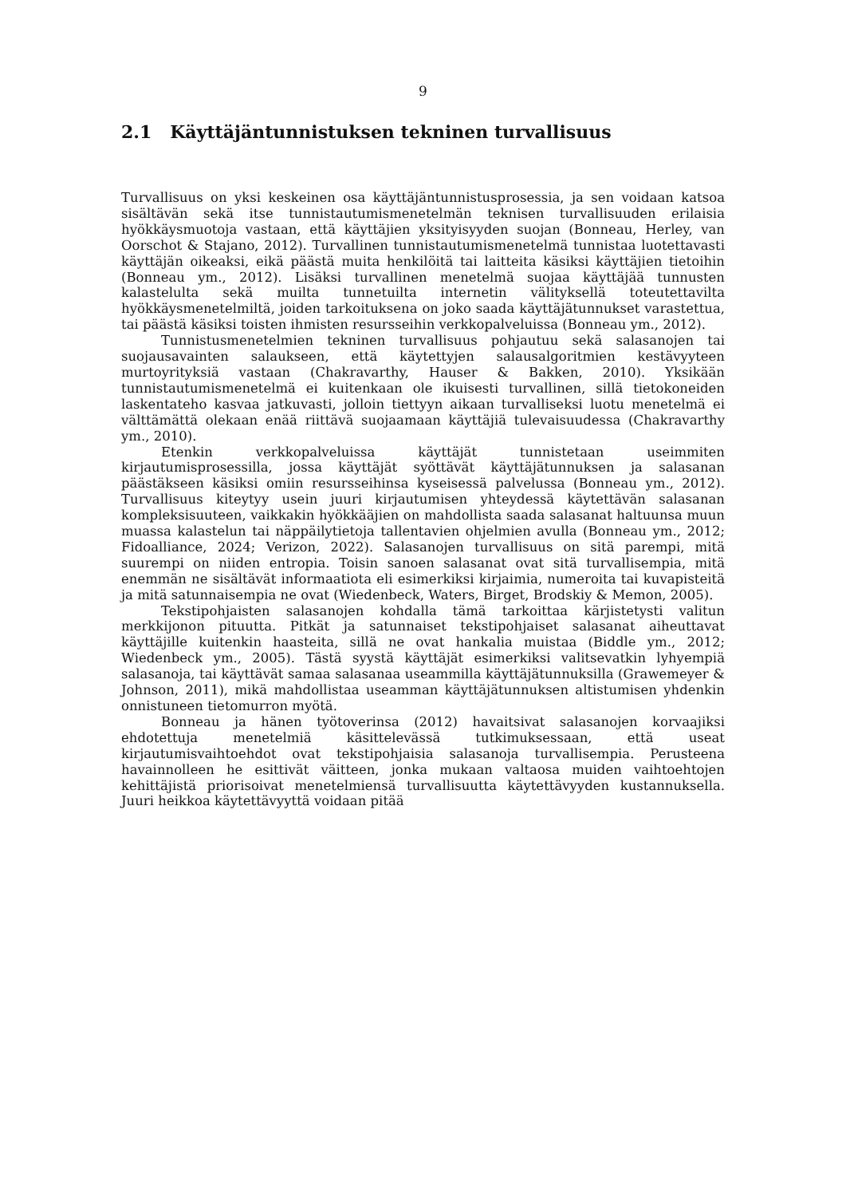9
2.1 Käyttäjäntunnistuksen tekninen turvallisuus
Turvallisuus on yksi keskeinen osa käyttäjäntunnistusprosessia, ja sen voidaan katsoa sisältävän sekä itse tunnistautumismenetelmän teknisen turvallisuuden erilaisia hyökkäysmuotoja vastaan, että käyttäjien yksityisyyden suojan (Bonneau, Herley, van Oorschot & Stajano, 2012). Turvallinen tunnistautumismenetelmä tunnistaa luotettavasti käyttäjän oikeaksi, eikä päästä muita henkilöitä tai laitteita käsiksi käyttäjien tietoihin (Bonneau ym., 2012). Lisäksi turvallinen menetelmä suojaa käyttäjää tunnusten kalastelulta sekä muilta tunnetuilta internetin välityksellä toteutettavilta hyökkäysmenetelmiltä, joiden tarkoituksena on joko saada käyttäjätunnukset varastettua, tai päästä käsiksi toisten ihmisten resursseihin verkkopalveluissa (Bonneau ym., 2012).
Tunnistusmenetelmien tekninen turvallisuus pohjautuu sekä salasanojen tai suojausavainten salaukseen, että käytettyjen salausalgoritmien kestävyyteen murtoyrityksiä vastaan (Chakravarthy, Hauser & Bakken, 2010). Yksikään tunnistautumismenetelmä ei kuitenkaan ole ikuisesti turvallinen, sillä tietokoneiden laskentateho kasvaa jatkuvasti, jolloin tiettyyn aikaan turvalliseksi luotu menetelmä ei välttämättä olekaan enää riittävä suojaamaan käyttäjiä tulevaisuudessa (Chakravarthy ym., 2010).
Etenkin verkkopalveluissa käyttäjät tunnistetaan useimmiten kirjautumisprosessilla, jossa käyttäjät syöttävät käyttäjätunnuksen ja salasanan päästäkseen käsiksi omiin resursseihinsa kyseisessä palvelussa (Bonneau ym., 2012). Turvallisuus kiteytyy usein juuri kirjautumisen yhteydessä käytettävän salasanan kompleksisuuteen, vaikkakin hyökkääjien on mahdollista saada salasanat haltuunsa muun muassa kalastelun tai näppäilytietoja tallentavien ohjelmien avulla (Bonneau ym., 2012; Fidoalliance, 2024; Verizon, 2022). Salasanojen turvallisuus on sitä parempi, mitä suurempi on niiden entropia. Toisin sanoen salasanat ovat sitä turvallisempia, mitä enemmän ne sisältävät informaatiota eli esimerkiksi kirjaimia, numeroita tai kuvapisteitä ja mitä satunnaisempia ne ovat (Wiedenbeck, Waters, Birget, Brodskiy & Memon, 2005).
Tekstipohjaisten salasanojen kohdalla tämä tarkoittaa kärjistetysti valitun merkkijonon pituutta. Pitkät ja satunnaiset tekstipohjaiset salasanat aiheuttavat käyttäjille kuitenkin haasteita, sillä ne ovat hankalia muistaa (Biddle ym., 2012; Wiedenbeck ym., 2005). Tästä syystä käyttäjät esimerkiksi valitsevatkin lyhyempiä salasanoja, tai käyttävät samaa salasanaa useammilla käyttäjätunnuksilla (Grawemeyer & Johnson, 2011), mikä mahdollistaa useamman käyttäjätunnuksen altistumisen yhdenkin onnistuneen tietomurron myötä.
Bonneau ja hänen työtoverinsa (2012) havaitsivat salasanojen korvaajiksi ehdotettuja menetelmiä käsittelevässä tutkimuksessaan, että useat kirjautumisvaihtoehdot ovat tekstipohjaisia salasanoja turvallisempia. Perusteena havainnolleen he esittivät väitteen, jonka mukaan valtaosa muiden vaihtoehtojen kehittäjistä priorisoivat menetelmiensä turvallisuutta käytettävyyden kustannuksella. Juuri heikkoa käytettävyyttä voidaan pitää